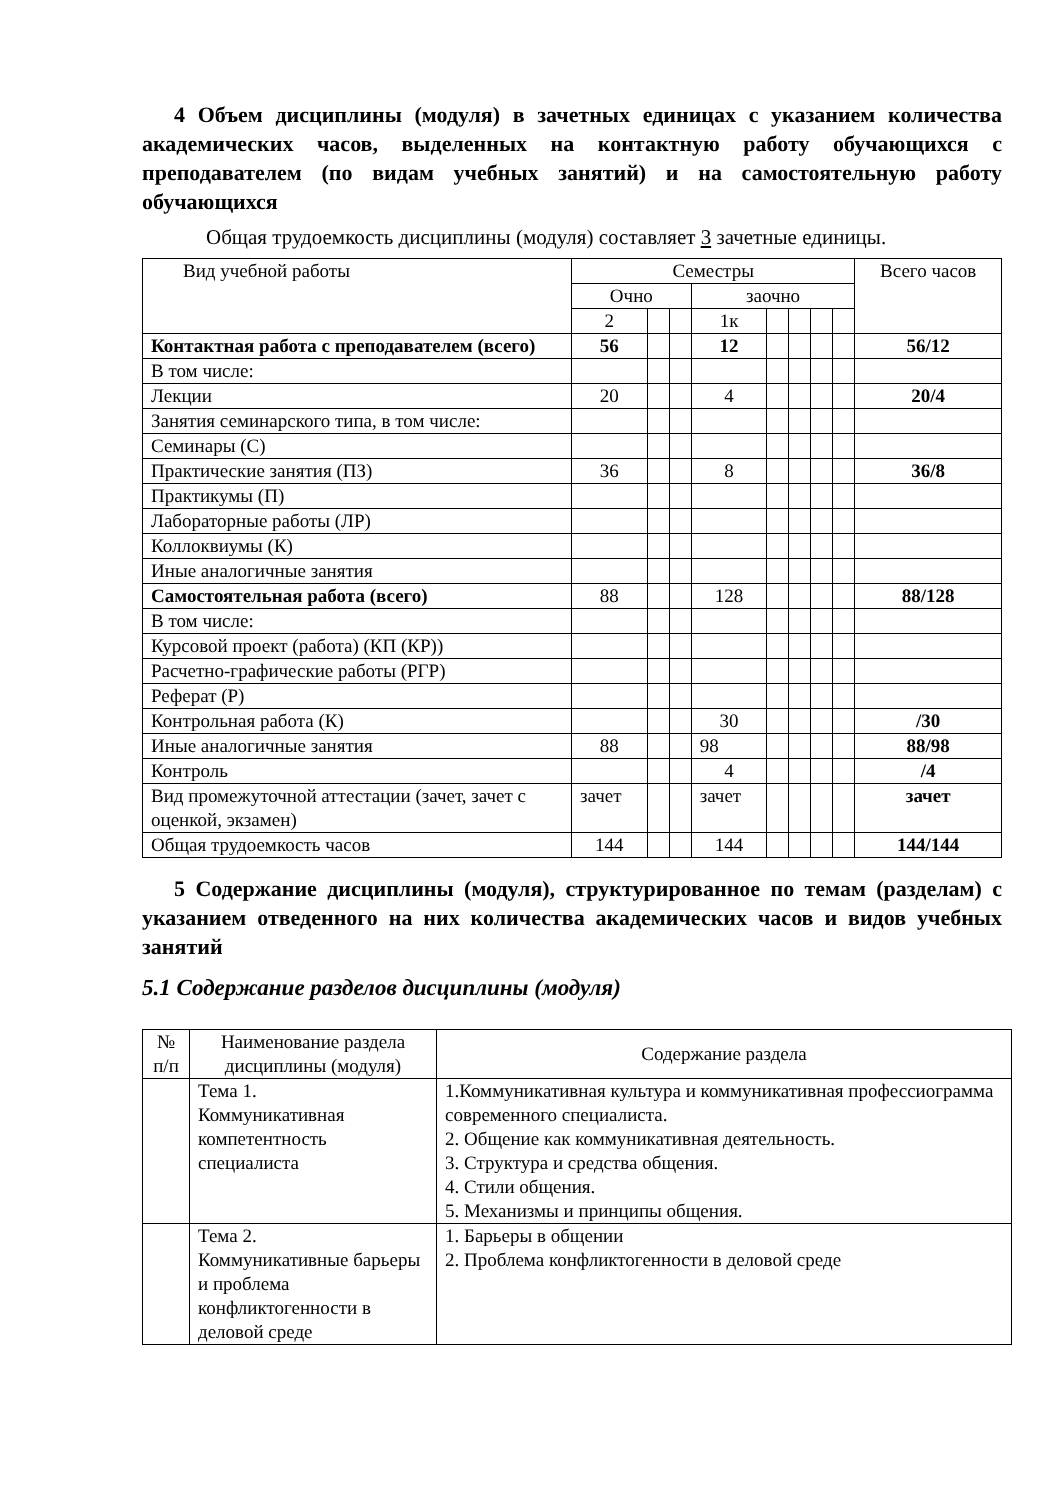4 Объем дисциплины (модуля) в зачетных единицах с указанием количества академических часов, выделенных на контактную работу обучающихся с преподавателем (по видам учебных занятий) и на самостоятельную работу обучающихся
Общая трудоемкость дисциплины (модуля) составляет 3 зачетные единицы.
| Вид учебной работы | Семестры | | | | | | | | Всего часов |
| --- | --- | --- | --- | --- | --- | --- | --- | --- | --- |
| | Очно | | | заочно | | | | | |
| | 2 | | | 1к | | | | | |
| Контактная работа с преподавателем (всего) | 56 | | | 12 | | | | | 56/12 |
| В том числе: | | | | | | | | | |
| Лекции | 20 | | | 4 | | | | | 20/4 |
| Занятия семинарского типа, в том числе: | | | | | | | | | |
| Семинары (С) | | | | | | | | | |
| Практические занятия (ПЗ) | 36 | | | 8 | | | | | 36/8 |
| Практикумы (П) | | | | | | | | | |
| Лабораторные работы (ЛР) | | | | | | | | | |
| Коллоквиумы (К) | | | | | | | | | |
| Иные аналогичные занятия | | | | | | | | | |
| Самостоятельная работа (всего) | 88 | | | 128 | | | | | 88/128 |
| В том числе: | | | | | | | | | |
| Курсовой проект (работа) (КП (КР)) | | | | | | | | | |
| Расчетно-графические работы (РГР) | | | | | | | | | |
| Реферат (Р) | | | | | | | | | |
| Контрольная работа (К) | | | | 30 | | | | | /30 |
| Иные аналогичные занятия | 88 | | | 98 | | | | | 88/98 |
| Контроль | | | | 4 | | | | | /4 |
| Вид промежуточной аттестации (зачет, зачет с оценкой, экзамен) | зачет | | | зачет | | | | | зачет |
| Общая трудоемкость часов | 144 | | | 144 | | | | | 144/144 |
5 Содержание дисциплины (модуля), структурированное по темам (разделам) с указанием отведенного на них количества академических часов и видов учебных занятий
5.1 Содержание разделов дисциплины (модуля)
| № п/п | Наименование раздела дисциплины (модуля) | Содержание раздела |
| | Тема 1. Коммуникативная компетентность специалиста | 1.Коммуникативная культура и коммуникативная профессиограмма современного специалиста. 2. Общение как коммуникативная деятельность. 3. Структура и средства общения. 4. Стили общения. 5. Механизмы и принципы общения. |
| | Тема 2. Коммуникативные барьеры и проблема конфликтогенности в деловой среде | 1. Барьеры в общении 2. Проблема конфликтогенности в деловой среде |